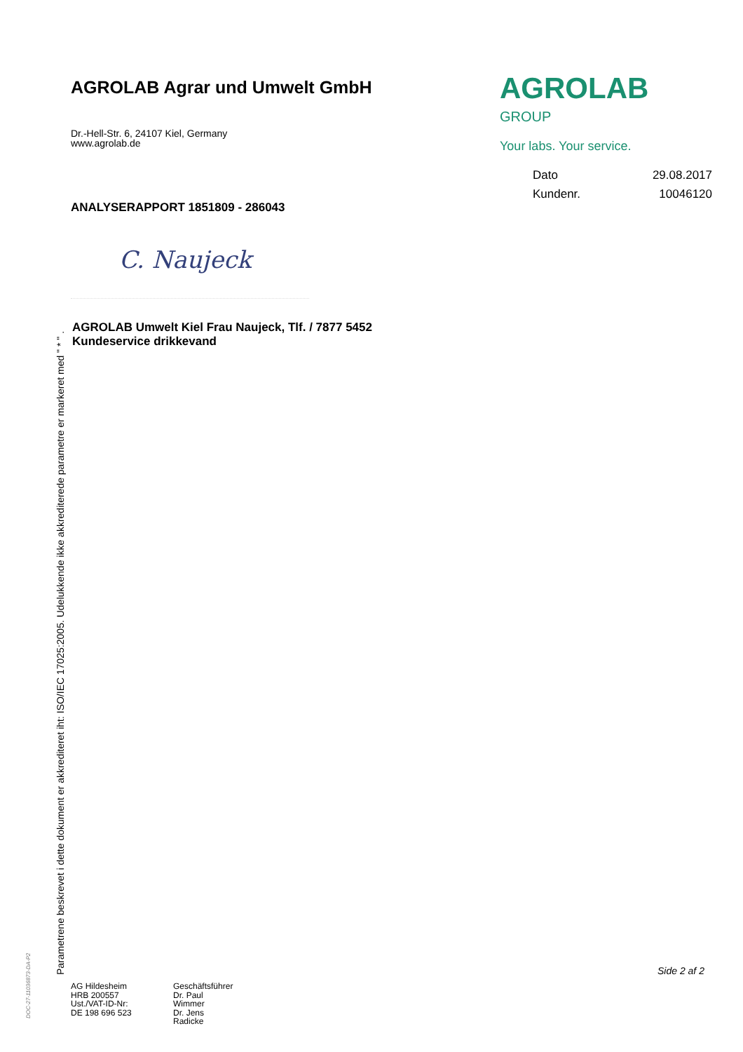AGROLAB Agrar und Umwelt GmbH
Dr.-Hell-Str. 6, 24107 Kiel, Germany
www.agrolab.de
AGROLAB <sup>GROUP</sup>
Your labs. Your service.
Dato 29.08.2017
Kundenr. 10046120
ANALYSERAPPORT 1851809 - 286043
C. Naujeck
AGROLAB Umwelt Kiel Frau Naujeck, Tlf. / 7877 5452
Kundeservice drikkevand
Parametrene beskrevet i dette dokument er akkrediteret iht: ISO/IEC 17025:2005. Udelukkende ikke akkrediterede parametre er markeret med " * " .
DOC-27-11036873-DA-P2
Side 2 af 2
AG Hildesheim
HRB 200557
Ust./VAT-ID-Nr:
DE 198 696 523
Geschäftsführer
Dr. Paul Wimmer
Dr. Jens Radicke